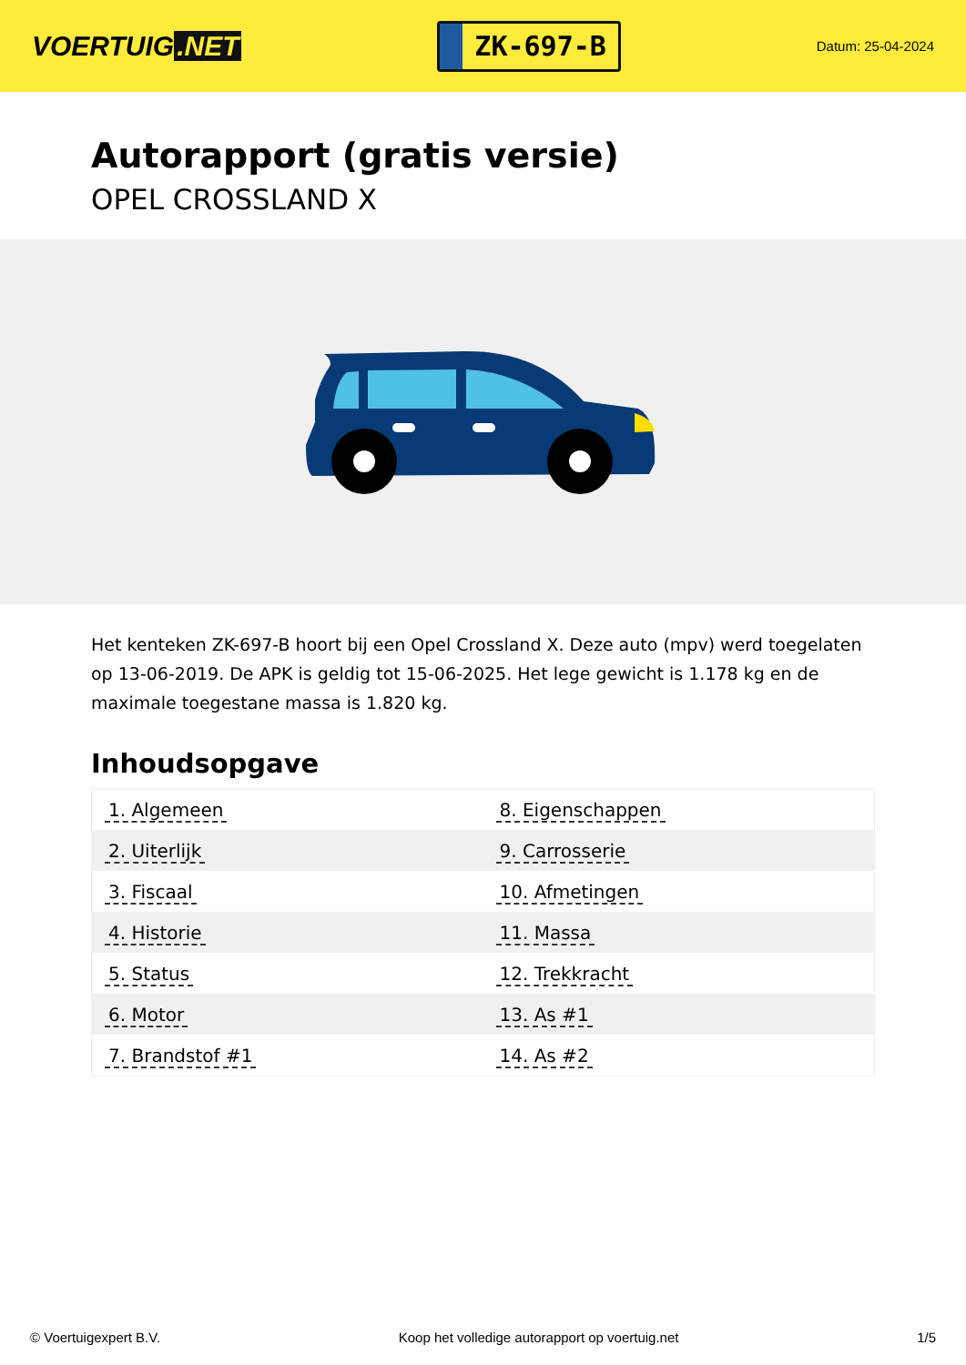VOERTUIG.NET
ZK-697-B
Datum: 25-04-2024
Autorapport (gratis versie)
OPEL CROSSLAND X
Het kenteken ZK-697-B hoort bij een Opel Crossland X. Deze auto (mpv) werd toegelaten op 13-06-2019. De APK is geldig tot 15-06-2025. Het lege gewicht is 1.178 kg en de maximale toegestane massa is 1.820 kg.
Inhoudsopgave
| 1. Algemeen | 8. Eigenschappen |
| 2. Uiterlijk | 9. Carrosserie |
| 3. Fiscaal | 10. Afmetingen |
| 4. Historie | 11. Massa |
| 5. Status | 12. Trekkracht |
| 6. Motor | 13. As #1 |
| 7. Brandstof #1 | 14. As #2 |
© Voertuigexpert B.V. Koop het volledige autorapport op voertuig.net 1/5